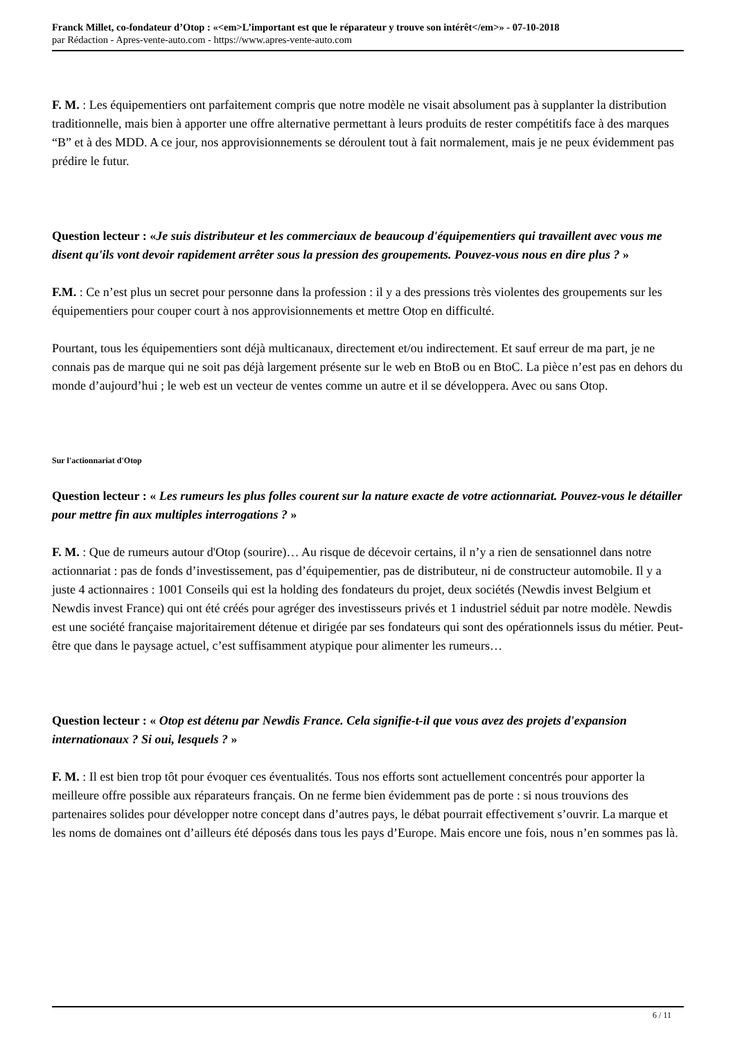Franck Millet, co-fondateur d’Otop : «<em>L’important est que le réparateur y trouve son intérêt</em>» - 07-10-2018
par Rédaction - Apres-vente-auto.com - https://www.apres-vente-auto.com
F. M. : Les équipementiers ont parfaitement compris que notre modèle ne visait absolument pas à supplanter la distribution traditionnelle, mais bien à apporter une offre alternative permettant à leurs produits de rester compétitifs face à des marques “B” et à des MDD. A ce jour, nos approvisionnements se déroulent tout à fait normalement, mais je ne peux évidemment pas prédire le futur.
Question lecteur : «Je suis distributeur et les commerciaux de beaucoup d'équipementiers qui travaillent avec vous me disent qu'ils vont devoir rapidement arrêter sous la pression des groupements. Pouvez-vous nous en dire plus ? »
F.M. : Ce n’est plus un secret pour personne dans la profession : il y a des pressions très violentes des groupements sur les équipementiers pour couper court à nos approvisionnements et mettre Otop en difficulté.
Pourtant, tous les équipementiers sont déjà multicanaux, directement et/ou indirectement. Et sauf erreur de ma part, je ne connais pas de marque qui ne soit pas déjà largement présente sur le web en BtoB ou en BtoC. La pièce n’est pas en dehors du monde d’aujourd’hui ; le web est un vecteur de ventes comme un autre et il se développera. Avec ou sans Otop.
Sur l'actionnariat d'Otop
Question lecteur : « Les rumeurs les plus folles courent sur la nature exacte de votre actionnariat. Pouvez-vous le détailler pour mettre fin aux multiples interrogations ? »
F. M. : Que de rumeurs autour d'Otop (sourire)… Au risque de décevoir certains, il n’y a rien de sensationnel dans notre actionnariat : pas de fonds d’investissement, pas d’équipementier, pas de distributeur, ni de constructeur automobile. Il y a juste 4 actionnaires : 1001 Conseils qui est la holding des fondateurs du projet, deux sociétés (Newdis invest Belgium et Newdis invest France) qui ont été créés pour agréger des investisseurs privés et 1 industriel séduit par notre modèle. Newdis est une société française majoritairement détenue et dirigée par ses fondateurs qui sont des opérationnels issus du métier. Peut-être que dans le paysage actuel, c’est suffisamment atypique pour alimenter les rumeurs…
Question lecteur : « Otop est détenu par Newdis France. Cela signifie-t-il que vous avez des projets d'expansion internationaux ? Si oui, lesquels ? »
F. M. : Il est bien trop tôt pour évoquer ces éventualités. Tous nos efforts sont actuellement concentrés pour apporter la meilleure offre possible aux réparateurs français. On ne ferme bien évidemment pas de porte : si nous trouvions des partenaires solides pour développer notre concept dans d’autres pays, le débat pourrait effectivement s’ouvrir. La marque et les noms de domaines ont d’ailleurs été déposés dans tous les pays d’Europe. Mais encore une fois, nous n’en sommes pas là.
6 / 11